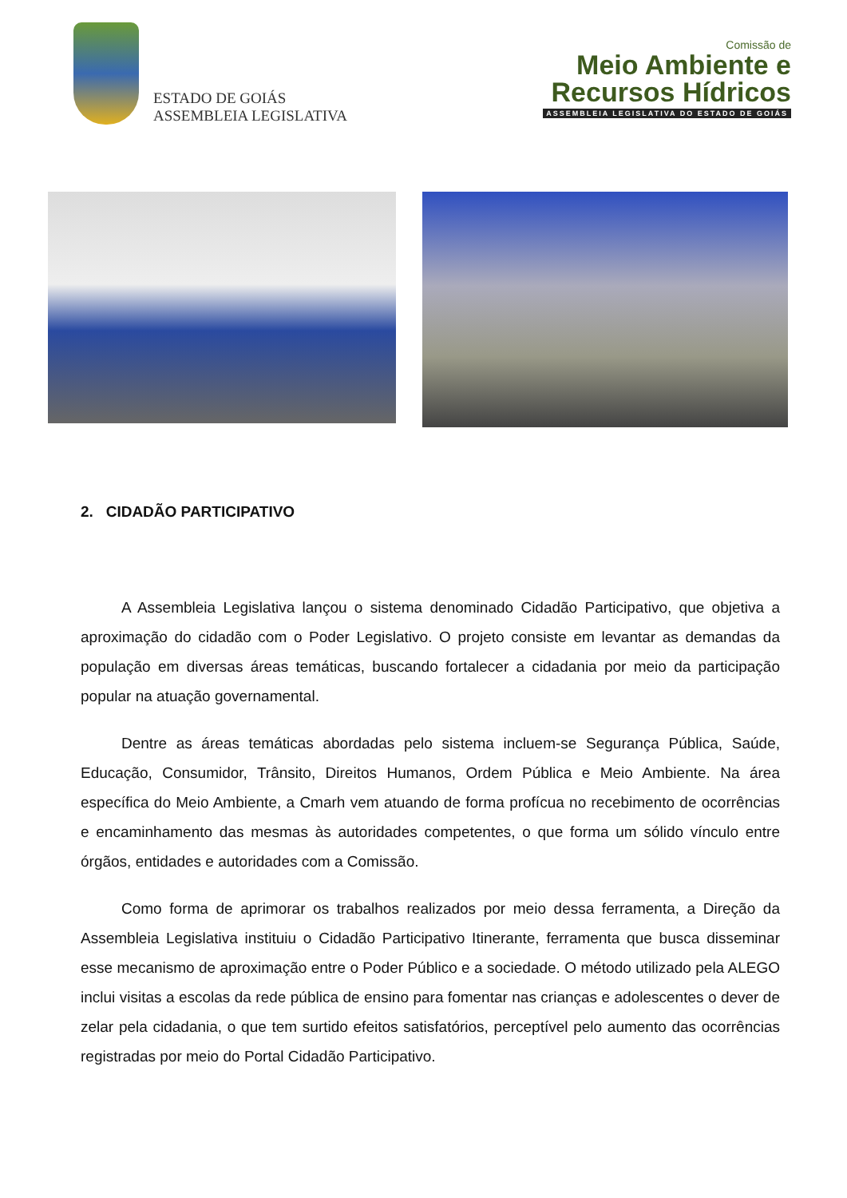ESTADO DE GOIÁS
ASSEMBLEIA LEGISLATIVA
Comissão de
Meio Ambiente e
Recursos Hídricos
ASSEMBLEIA LEGISLATIVA DO ESTADO DE GOIÁS
2. CIDADÃO PARTICIPATIVO
A Assembleia Legislativa lançou o sistema denominado Cidadão Participativo, que objetiva a aproximação do cidadão com o Poder Legislativo. O projeto consiste em levantar as demandas da população em diversas áreas temáticas, buscando fortalecer a cidadania por meio da participação popular na atuação governamental.
Dentre as áreas temáticas abordadas pelo sistema incluem-se Segurança Pública, Saúde, Educação, Consumidor, Trânsito, Direitos Humanos, Ordem Pública e Meio Ambiente. Na área específica do Meio Ambiente, a Cmarh vem atuando de forma profícua no recebimento de ocorrências e encaminhamento das mesmas às autoridades competentes, o que forma um sólido vínculo entre órgãos, entidades e autoridades com a Comissão.
Como forma de aprimorar os trabalhos realizados por meio dessa ferramenta, a Direção da Assembleia Legislativa instituiu o Cidadão Participativo Itinerante, ferramenta que busca disseminar esse mecanismo de aproximação entre o Poder Público e a sociedade. O método utilizado pela ALEGO inclui visitas a escolas da rede pública de ensino para fomentar nas crianças e adolescentes o dever de zelar pela cidadania, o que tem surtido efeitos satisfatórios, perceptível pelo aumento das ocorrências registradas por meio do Portal Cidadão Participativo.